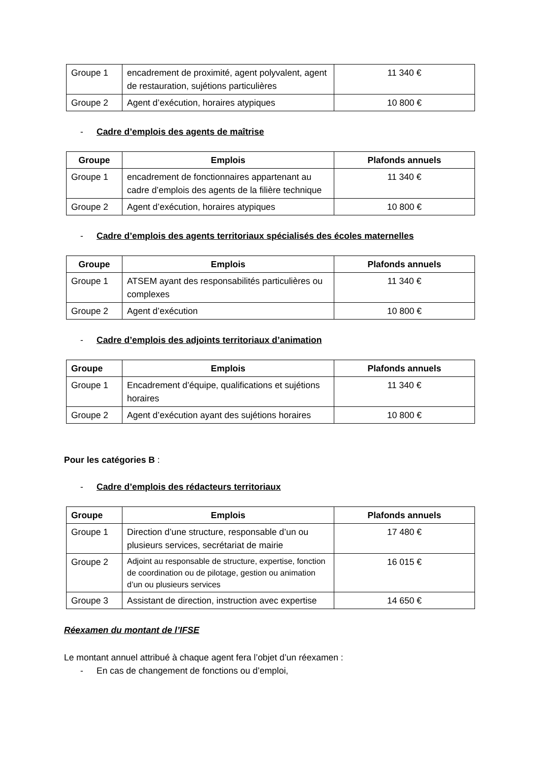| Groupe 1 | encadrement de proximité, agent polyvalent, agent de restauration, sujétions particulières | 11 340 € |
| Groupe 2 | Agent d’exécution, horaires atypiques | 10 800 € |
- Cadre d’emplois des agents de maîtrise
| Groupe | Emplois | Plafonds annuels |
| --- | --- | --- |
| Groupe 1 | encadrement de fonctionnaires appartenant au cadre d’emplois des agents de la filière technique | 11 340 € |
| Groupe 2 | Agent d’exécution, horaires atypiques | 10 800 € |
- Cadre d’emplois des agents territoriaux spécialisés des écoles maternelles
| Groupe | Emplois | Plafonds annuels |
| --- | --- | --- |
| Groupe 1 | ATSEM ayant des responsabilités particulières ou complexes | 11 340 € |
| Groupe 2 | Agent d’exécution | 10 800 € |
- Cadre d’emplois des adjoints territoriaux d’animation
| Groupe | Emplois | Plafonds annuels |
| --- | --- | --- |
| Groupe 1 | Encadrement d’équipe, qualifications et sujétions horaires | 11 340 € |
| Groupe 2 | Agent d’exécution ayant des sujétions horaires | 10 800 € |
Pour les catégories B :
- Cadre d’emplois des rédacteurs territoriaux
| Groupe | Emplois | Plafonds annuels |
| --- | --- | --- |
| Groupe 1 | Direction d’une structure, responsable d’un ou plusieurs services, secrétariat de mairie | 17 480 € |
| Groupe 2 | Adjoint au responsable de structure, expertise, fonction de coordination ou de pilotage, gestion ou animation d’un ou plusieurs services | 16 015 € |
| Groupe 3 | Assistant de direction, instruction avec expertise | 14 650 € |
Réexamen du montant de l’IFSE
Le montant annuel attribué à chaque agent fera l’objet d’un réexamen :
- En cas de changement de fonctions ou d’emploi,